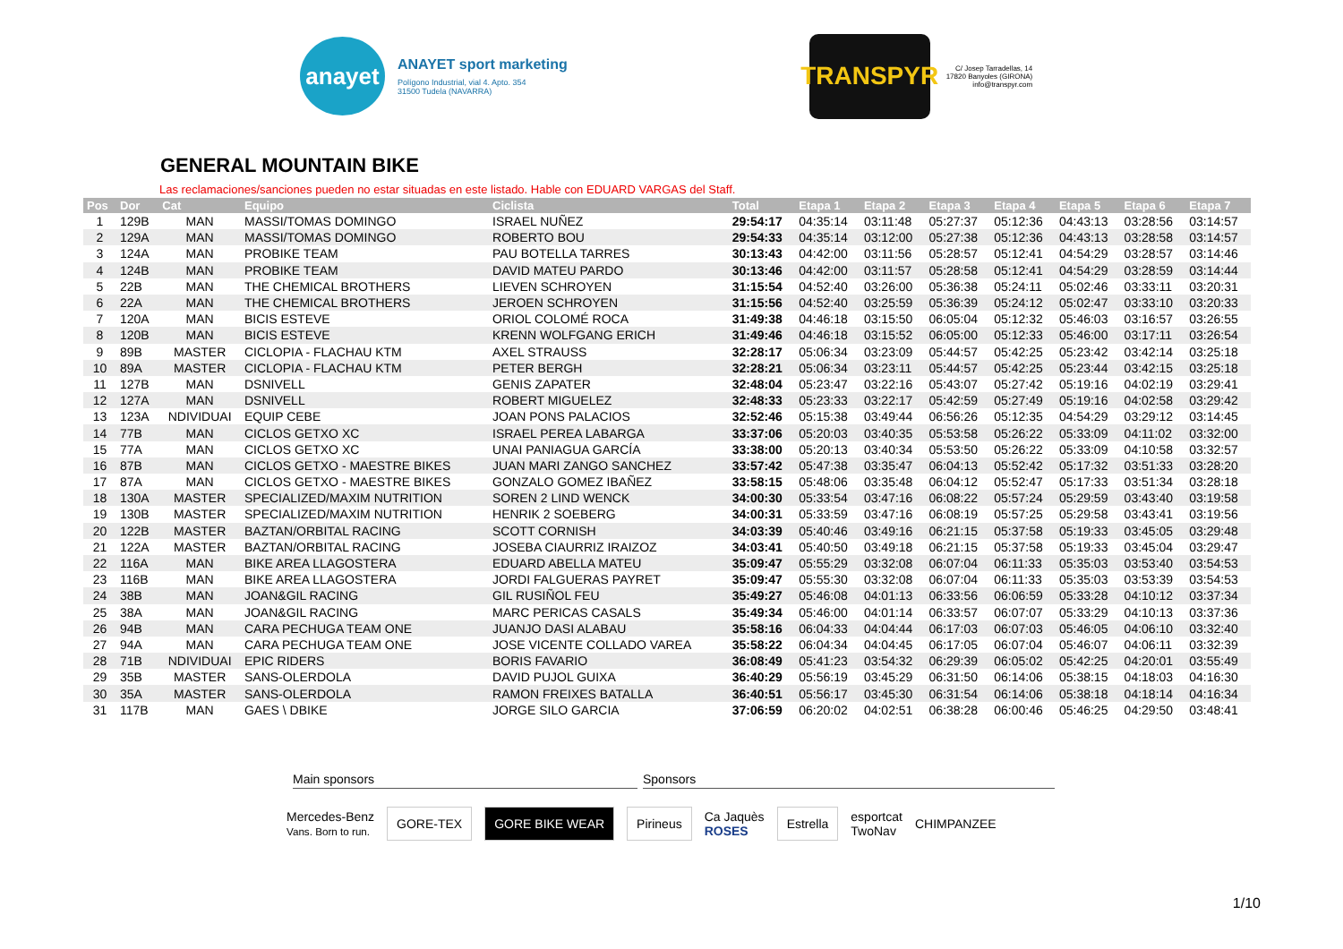anayet
ANAYET sport marketing
Polígono Industrial, vial 4. Apto. 354
31500 Tudela (NAVARRA)
TRANSPYR
C/ Josep Tarradellas, 14
17820 Banyoles (GIRONA)
info@transpyr.com
GENERAL MOUNTAIN BIKE
Las reclamaciones/sanciones pueden no estar situadas en este listado. Hable con EDUARD VARGAS del Staff.
| Pos | Dor | Cat | Equipo | Ciclista | Total | Etapa 1 | Etapa 2 | Etapa 3 | Etapa 4 | Etapa 5 | Etapa 6 | Etapa 7 |
| --- | --- | --- | --- | --- | --- | --- | --- | --- | --- | --- | --- | --- |
| 1 | 129B | MAN | MASSI/TOMAS DOMINGO | ISRAEL NUÑEZ | 29:54:17 | 04:35:14 | 03:11:48 | 05:27:37 | 05:12:36 | 04:43:13 | 03:28:56 | 03:14:57 |
| 2 | 129A | MAN | MASSI/TOMAS DOMINGO | ROBERTO BOU | 29:54:33 | 04:35:14 | 03:12:00 | 05:27:38 | 05:12:36 | 04:43:13 | 03:28:58 | 03:14:57 |
| 3 | 124A | MAN | PROBIKE TEAM | PAU BOTELLA TARRES | 30:13:43 | 04:42:00 | 03:11:56 | 05:28:57 | 05:12:41 | 04:54:29 | 03:28:57 | 03:14:46 |
| 4 | 124B | MAN | PROBIKE TEAM | DAVID MATEU PARDO | 30:13:46 | 04:42:00 | 03:11:57 | 05:28:58 | 05:12:41 | 04:54:29 | 03:28:59 | 03:14:44 |
| 5 | 22B | MAN | THE CHEMICAL BROTHERS | LIEVEN SCHROYEN | 31:15:54 | 04:52:40 | 03:26:00 | 05:36:38 | 05:24:11 | 05:02:46 | 03:33:11 | 03:20:31 |
| 6 | 22A | MAN | THE CHEMICAL BROTHERS | JEROEN SCHROYEN | 31:15:56 | 04:52:40 | 03:25:59 | 05:36:39 | 05:24:12 | 05:02:47 | 03:33:10 | 03:20:33 |
| 7 | 120A | MAN | BICIS ESTEVE | ORIOL COLOMÉ ROCA | 31:49:38 | 04:46:18 | 03:15:50 | 06:05:04 | 05:12:32 | 05:46:03 | 03:16:57 | 03:26:55 |
| 8 | 120B | MAN | BICIS ESTEVE | KRENN WOLFGANG ERICH | 31:49:46 | 04:46:18 | 03:15:52 | 06:05:00 | 05:12:33 | 05:46:00 | 03:17:11 | 03:26:54 |
| 9 | 89B | MASTER | CICLOPIA - FLACHAU KTM | AXEL STRAUSS | 32:28:17 | 05:06:34 | 03:23:09 | 05:44:57 | 05:42:25 | 05:23:42 | 03:42:14 | 03:25:18 |
| 10 | 89A | MASTER | CICLOPIA - FLACHAU KTM | PETER BERGH | 32:28:21 | 05:06:34 | 03:23:11 | 05:44:57 | 05:42:25 | 05:23:44 | 03:42:15 | 03:25:18 |
| 11 | 127B | MAN | DSNIVELL | GENIS ZAPATER | 32:48:04 | 05:23:47 | 03:22:16 | 05:43:07 | 05:27:42 | 05:19:16 | 04:02:19 | 03:29:41 |
| 12 | 127A | MAN | DSNIVELL | ROBERT MIGUELEZ | 32:48:33 | 05:23:33 | 03:22:17 | 05:42:59 | 05:27:49 | 05:19:16 | 04:02:58 | 03:29:42 |
| 13 | 123A | NDIVIDUAI | EQUIP CEBE | JOAN PONS PALACIOS | 32:52:46 | 05:15:38 | 03:49:44 | 06:56:26 | 05:12:35 | 04:54:29 | 03:29:12 | 03:14:45 |
| 14 | 77B | MAN | CICLOS GETXO XC | ISRAEL PEREA LABARGA | 33:37:06 | 05:20:03 | 03:40:35 | 05:53:58 | 05:26:22 | 05:33:09 | 04:11:02 | 03:32:00 |
| 15 | 77A | MAN | CICLOS GETXO XC | UNAI PANIAGUA GARCÍA | 33:38:00 | 05:20:13 | 03:40:34 | 05:53:50 | 05:26:22 | 05:33:09 | 04:10:58 | 03:32:57 |
| 16 | 87B | MAN | CICLOS GETXO - MAESTRE BIKES | JUAN MARI ZANGO SANCHEZ | 33:57:42 | 05:47:38 | 03:35:47 | 06:04:13 | 05:52:42 | 05:17:32 | 03:51:33 | 03:28:20 |
| 17 | 87A | MAN | CICLOS GETXO - MAESTRE BIKES | GONZALO GOMEZ IBAÑEZ | 33:58:15 | 05:48:06 | 03:35:48 | 06:04:12 | 05:52:47 | 05:17:33 | 03:51:34 | 03:28:18 |
| 18 | 130A | MASTER | SPECIALIZED/MAXIM NUTRITION | SOREN 2 LIND WENCK | 34:00:30 | 05:33:54 | 03:47:16 | 06:08:22 | 05:57:24 | 05:29:59 | 03:43:40 | 03:19:58 |
| 19 | 130B | MASTER | SPECIALIZED/MAXIM NUTRITION | HENRIK 2 SOEBERG | 34:00:31 | 05:33:59 | 03:47:16 | 06:08:19 | 05:57:25 | 05:29:58 | 03:43:41 | 03:19:56 |
| 20 | 122B | MASTER | BAZTAN/ORBITAL RACING | SCOTT CORNISH | 34:03:39 | 05:40:46 | 03:49:16 | 06:21:15 | 05:37:58 | 05:19:33 | 03:45:05 | 03:29:48 |
| 21 | 122A | MASTER | BAZTAN/ORBITAL RACING | JOSEBA CIAURRIZ IRAIZOZ | 34:03:41 | 05:40:50 | 03:49:18 | 06:21:15 | 05:37:58 | 05:19:33 | 03:45:04 | 03:29:47 |
| 22 | 116A | MAN | BIKE AREA LLAGOSTERA | EDUARD ABELLA MATEU | 35:09:47 | 05:55:29 | 03:32:08 | 06:07:04 | 06:11:33 | 05:35:03 | 03:53:40 | 03:54:53 |
| 23 | 116B | MAN | BIKE AREA LLAGOSTERA | JORDI FALGUERAS PAYRET | 35:09:47 | 05:55:30 | 03:32:08 | 06:07:04 | 06:11:33 | 05:35:03 | 03:53:39 | 03:54:53 |
| 24 | 38B | MAN | JOAN&GIL RACING | GIL RUSIÑOL FEU | 35:49:27 | 05:46:08 | 04:01:13 | 06:33:56 | 06:06:59 | 05:33:28 | 04:10:12 | 03:37:34 |
| 25 | 38A | MAN | JOAN&GIL RACING | MARC PERICAS CASALS | 35:49:34 | 05:46:00 | 04:01:14 | 06:33:57 | 06:07:07 | 05:33:29 | 04:10:13 | 03:37:36 |
| 26 | 94B | MAN | CARA PECHUGA TEAM ONE | JUANJO DASI ALABAU | 35:58:16 | 06:04:33 | 04:04:44 | 06:17:03 | 06:07:03 | 05:46:05 | 04:06:10 | 03:32:40 |
| 27 | 94A | MAN | CARA PECHUGA TEAM ONE | JOSE VICENTE COLLADO VAREA | 35:58:22 | 06:04:34 | 04:04:45 | 06:17:05 | 06:07:04 | 05:46:07 | 04:06:11 | 03:32:39 |
| 28 | 71B | NDIVIDUAI | EPIC RIDERS | BORIS FAVARIO | 36:08:49 | 05:41:23 | 03:54:32 | 06:29:39 | 06:05:02 | 05:42:25 | 04:20:01 | 03:55:49 |
| 29 | 35B | MASTER | SANS-OLERDOLA | DAVID PUJOL GUIXA | 36:40:29 | 05:56:19 | 03:45:29 | 06:31:50 | 06:14:06 | 05:38:15 | 04:18:03 | 04:16:30 |
| 30 | 35A | MASTER | SANS-OLERDOLA | RAMON FREIXES BATALLA | 36:40:51 | 05:56:17 | 03:45:30 | 06:31:54 | 06:14:06 | 05:38:18 | 04:18:14 | 04:16:34 |
| 31 | 117B | MAN | GAES \ DBIKE | JORGE SILO GARCIA | 37:06:59 | 06:20:02 | 04:02:51 | 06:38:28 | 06:00:46 | 05:46:25 | 04:29:50 | 03:48:41 |
Main sponsors Sponsors
Mercedes-Benz
Vans. Born to run.
GORE-TEX GORE BIKE WEAR Pirineus
Ca Jaquès
ROSES
Estrella
esportcat
TwoNav
CHIMPANZEE
1/10